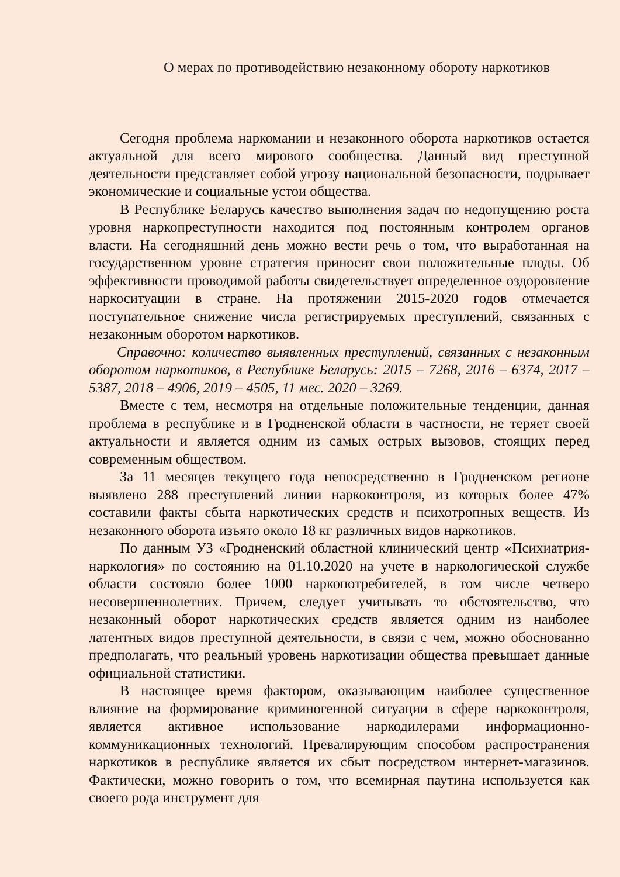О мерах по противодействию незаконному обороту наркотиков
Сегодня проблема наркомании и незаконного оборота наркотиков остается актуальной для всего мирового сообщества. Данный вид преступной деятельности представляет собой угрозу национальной безопасности, подрывает экономические и социальные устои общества.
В Республике Беларусь качество выполнения задач по недопущению роста уровня наркопреступности находится под постоянным контролем органов власти. На сегодняшний день можно вести речь о том, что выработанная на государственном уровне стратегия приносит свои положительные плоды. Об эффективности проводимой работы свидетельствует определенное оздоровление наркоситуации в стране. На протяжении 2015-2020 годов отмечается поступательное снижение числа регистрируемых преступлений, связанных с незаконным оборотом наркотиков.
Справочно: количество выявленных преступлений, связанных с незаконным оборотом наркотиков, в Республике Беларусь: 2015 – 7268, 2016 – 6374, 2017 – 5387, 2018 – 4906, 2019 – 4505, 11 мес. 2020 – 3269.
Вместе с тем, несмотря на отдельные положительные тенденции, данная проблема в республике и в Гродненской области в частности, не теряет своей актуальности и является одним из самых острых вызовов, стоящих перед современным обществом.
За 11 месяцев текущего года непосредственно в Гродненском регионе выявлено 288 преступлений линии наркоконтроля, из которых более 47% составили факты сбыта наркотических средств и психотропных веществ. Из незаконного оборота изъято около 18 кг различных видов наркотиков.
По данным УЗ «Гродненский областной клинический центр «Психиатрия-наркология» по состоянию на 01.10.2020 на учете в наркологической службе области состояло более 1000 наркопотребителей, в том числе четверо несовершеннолетних. Причем, следует учитывать то обстоятельство, что незаконный оборот наркотических средств является одним из наиболее латентных видов преступной деятельности, в связи с чем, можно обоснованно предполагать, что реальный уровень наркотизации общества превышает данные официальной статистики.
В настоящее время фактором, оказывающим наиболее существенное влияние на формирование криминогенной ситуации в сфере наркоконтроля, является активное использование наркодилерами информационно-коммуникационных технологий. Превалирующим способом распространения наркотиков в республике является их сбыт посредством интернет-магазинов. Фактически, можно говорить о том, что всемирная паутина используется как своего рода инструмент для